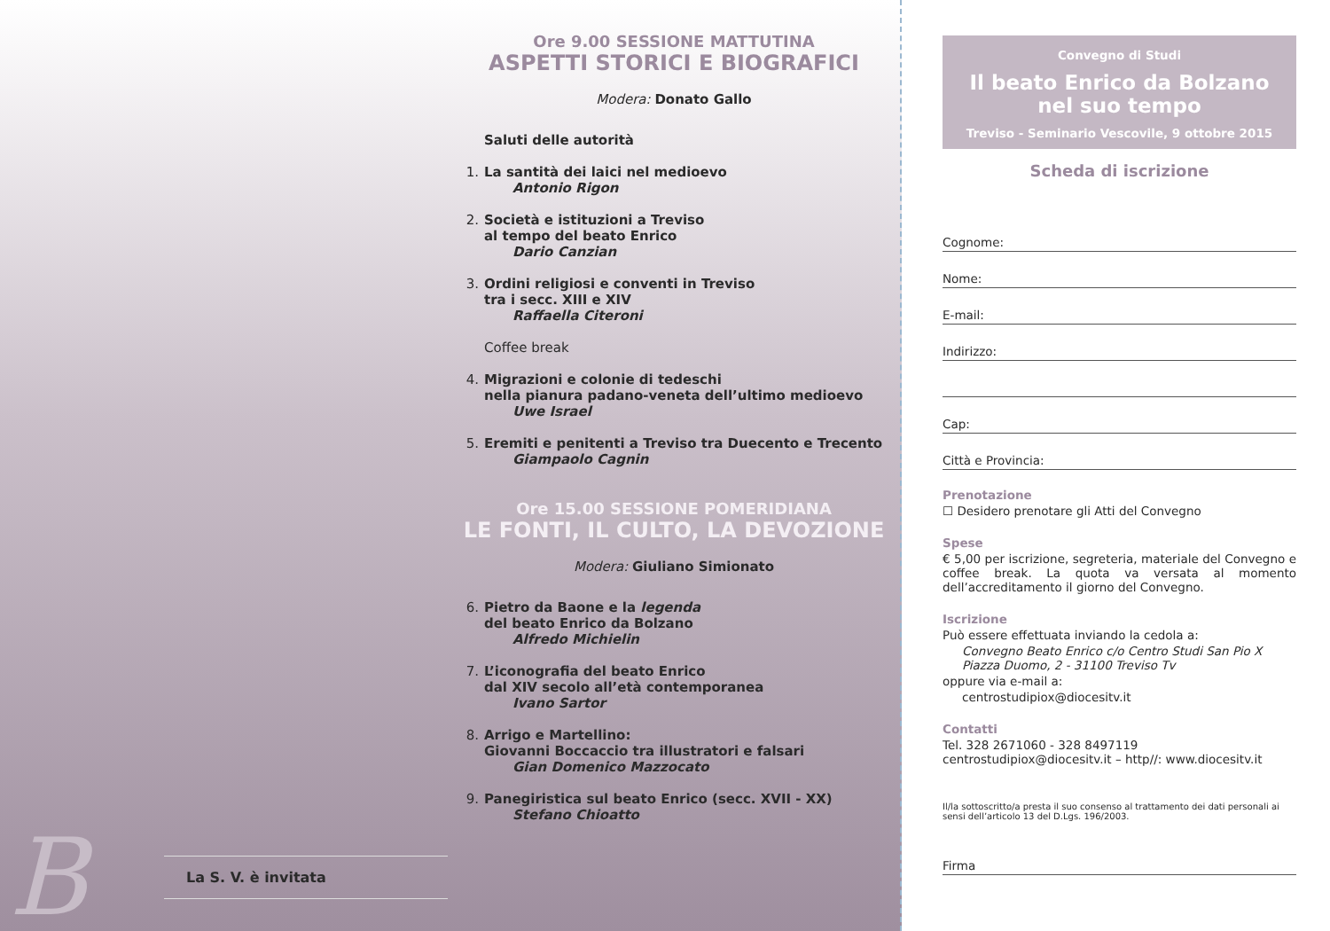B La S. V. è invitata
Ore 9.00 SESSIONE MATTUTINA
ASPETTI STORICI E BIOGRAFICI
Modera: Donato Gallo
Saluti delle autorità
1. La santità dei laici nel medioevo
Antonio Rigon
2. Società e istituzioni a Treviso
al tempo del beato Enrico
Dario Canzian
3. Ordini religiosi e conventi in Treviso
tra i secc. XIII e XIV
Raffaella Citeroni
Coffee break
4. Migrazioni e colonie di tedeschi
nella pianura padano-veneta dell’ultimo medioevo
Uwe Israel
5. Eremiti e penitenti a Treviso tra Duecento e Trecento
Giampaolo Cagnin
Ore 15.00 SESSIONE POMERIDIANA
LE FONTI, IL CULTO, LA DEVOZIONE
Modera: Giuliano Simionato
6. Pietro da Baone e la legenda
del beato Enrico da Bolzano
Alfredo Michielin
7. L’iconografia del beato Enrico
dal XIV secolo all’età contemporanea
Ivano Sartor
8. Arrigo e Martellino:
Giovanni Boccaccio tra illustratori e falsari
Gian Domenico Mazzocato
9. Panegiristica sul beato Enrico (secc. XVII - XX)
Stefano Chioatto
Convegno di Studi
Il beato Enrico da Bolzano
nel suo tempo
Treviso - Seminario Vescovile, 9 ottobre 2015
Scheda di iscrizione
Cognome:
Nome:
E-mail:
Indirizzo:
Cap:
Città e Provincia:
Prenotazione
☐ Desidero prenotare gli Atti del Convegno
Spese
€ 5,00 per iscrizione, segreteria, materiale del Convegno e coffee break. La quota va versata al momento dell’accreditamento il giorno del Convegno.
Iscrizione
Può essere effettuata inviando la cedola a:
Convegno Beato Enrico c/o Centro Studi San Pio X
Piazza Duomo, 2 - 31100 Treviso Tv
oppure via e-mail a:
centrostudipiox@diocesitv.it
Contatti
Tel. 328 2671060 - 328 8497119
centrostudipiox@diocesitv.it – http//: www.diocesitv.it
Il/la sottoscritto/a presta il suo consenso al trattamento dei dati personali ai sensi dell’articolo 13 del D.Lgs. 196/2003.
Firma